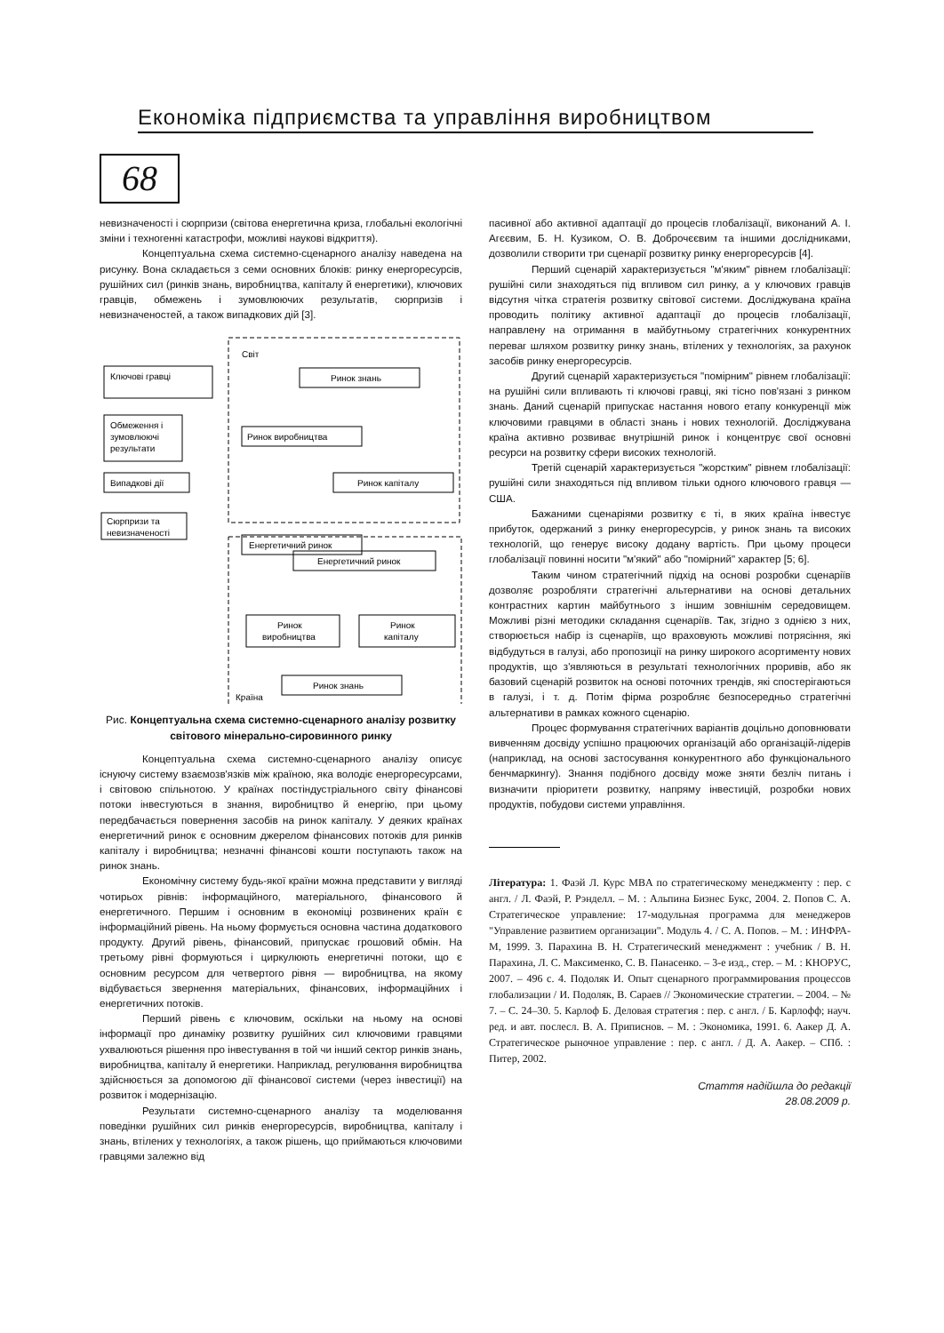Економіка підприємства та управління виробництвом
68
невизначеності і сюрпризи (світова енергетична криза, глобальні екологічні зміни і техногенні катастрофи, можливі наукові відкриття).
Концептуальна схема системно-сценарного аналізу наведена на рисунку. Вона складається з семи основних блоків: ринку енергоресурсів, рушійних сил (ринків знань, виробництва, капіталу й енергетики), ключових гравців, обмежень і зумовлюючих результатів, сюрпризів і невизначеностей, а також випадкових дій [3].
Світ
Ключові гравці
Обмеження і
зумовлюючі
результати
Випадкові дії
Сюрпризи та
невизначеності
Ринок знань
Ринок виробництва
Ринок капіталу
Енергетичний ринок
Енергетичний ринок
Ринок
виробництва
Ринок
капіталу
Ринок знань
Країна
Рис. Концептуальна схема системно-сценарного аналізу розвитку світового мінерально-сировинного ринку
Концептуальна схема системно-сценарного аналізу описує існуючу систему взаємозв'язків між країною, яка володіє енергоресурсами, і світовою спільнотою. У країнах постіндустріального світу фінансові потоки інвестуються в знання, виробництво й енергію, при цьому передбачається повернення засобів на ринок капіталу. У деяких країнах енергетичний ринок є основним джерелом фінансових потоків для ринків капіталу і виробництва; незначні фінансові кошти поступають також на ринок знань.
Економічну систему будь-якої країни можна представити у вигляді чотирьох рівнів: інформаційного, матеріального, фінансового й енергетичного. Першим і основним в економіці розвинених країн є інформаційний рівень. На ньому формується основна частина додаткового продукту. Другий рівень, фінансовий, припускає грошовий обмін. На третьому рівні формуються і циркулюють енергетичні потоки, що є основним ресурсом для четвертого рівня — виробництва, на якому відбувається звернення матеріальних, фінансових, інформаційних і енергетичних потоків.
Перший рівень є ключовим, оскільки на ньому на основі інформації про динаміку розвитку рушійних сил ключовими гравцями ухвалюються рішення про інвестування в той чи інший сектор ринків знань, виробництва, капіталу й енергетики. Наприклад, регулювання виробництва здійснюється за допомогою дії фінансової системи (через інвестиції) на розвиток і модернізацію.
Результати системно-сценарного аналізу та моделювання поведінки рушійних сил ринків енергоресурсів, виробництва, капіталу і знань, втілених у технологіях, а також рішень, що приймаються ключовими гравцями залежно від
пасивної або активної адаптації до процесів глобалізації, виконаний А. І. Агєєвим, Б. Н. Кузиком, О. В. Доброчєєвим та іншими дослідниками, дозволили створити три сценарії розвитку ринку енергоресурсів [4].
Перший сценарій характеризується "м'яким" рівнем глобалізації: рушійні сили знаходяться під впливом сил ринку, а у ключових гравців відсутня чітка стратегія розвитку світової системи. Досліджувана країна проводить політику активної адаптації до процесів глобалізації, направлену на отримання в майбутньому стратегічних конкурентних переваг шляхом розвитку ринку знань, втілених у технологіях, за рахунок засобів ринку енергоресурсів.
Другий сценарій характеризується "помірним" рівнем глобалізації: на рушійні сили впливають ті ключові гравці, які тісно пов'язані з ринком знань. Даний сценарій припускає настання нового етапу конкуренції між ключовими гравцями в області знань і нових технологій. Досліджувана країна активно розвиває внутрішній ринок і концентрує свої основні ресурси на розвитку сфери високих технологій.
Третій сценарій характеризується "жорстким" рівнем глобалізації: рушійні сили знаходяться під впливом тільки одного ключового гравця — США.
Бажаними сценаріями розвитку є ті, в яких країна інвестує прибуток, одержаний з ринку енергоресурсів, у ринок знань та високих технологій, що генерує високу додану вартість. При цьому процеси глобалізації повинні носити "м'який" або "помірний" характер [5; 6].
Таким чином стратегічний підхід на основі розробки сценаріїв дозволяє розробляти стратегічні альтернативи на основі детальних контрастних картин майбутнього з іншим зовнішнім середовищем. Можливі різні методики складання сценаріїв. Так, згідно з однією з них, створюється набір із сценаріїв, що враховують можливі потрясіння, які відбудуться в галузі, або пропозиції на ринку широкого асортименту нових продуктів, що з'являються в результаті технологічних проривів, або як базовий сценарій розвиток на основі поточних трендів, які спостерігаються в галузі, і т. д. Потім фірма розробляє безпосередньо стратегічні альтернативи в рамках кожного сценарію.
Процес формування стратегічних варіантів доцільно доповнювати вивченням досвіду успішно працюючих організацій або організацій-лідерів (наприклад, на основі застосування конкурентного або функціонального бенчмаркингу). Знання подібного досвіду може зняти безліч питань і визначити пріоритети розвитку, напряму інвестицій, розробки нових продуктів, побудови системи управління.
Література: 1. Фаэй Л. Курс MBA по стратегическому менеджменту : пер. с англ. / Л. Фаэй, Р. Рэнделл. – М. : Альпина Бизнес Букс, 2004. 2. Попов С. А. Стратегическое управление: 17-модульная программа для менеджеров "Управление развитием организации". Модуль 4. / С. А. Попов. – М. : ИНФРА-М, 1999. 3. Парахина В. Н. Стратегический менеджмент : учебник / В. Н. Парахина, Л. С. Максименко, С. В. Панасенко. – 3-е изд., стер. – М. : КНОРУС, 2007. – 496 с. 4. Подоляк И. Опыт сценарного программирования процессов глобализации / И. Подоляк, В. Сараев // Экономические стратегии. – 2004. – № 7. – С. 24–30. 5. Карлоф Б. Деловая стратегия : пер. с англ. / Б. Карлофф; науч. ред. и авт. послесл. В. А. Приписнов. – М. : Экономика, 1991. 6. Аакер Д. А. Стратегическое рыночное управление : пер. с англ. / Д. А. Аакер. – СПб. : Питер, 2002.
Стаття надійшла до редакції
28.08.2009 р.